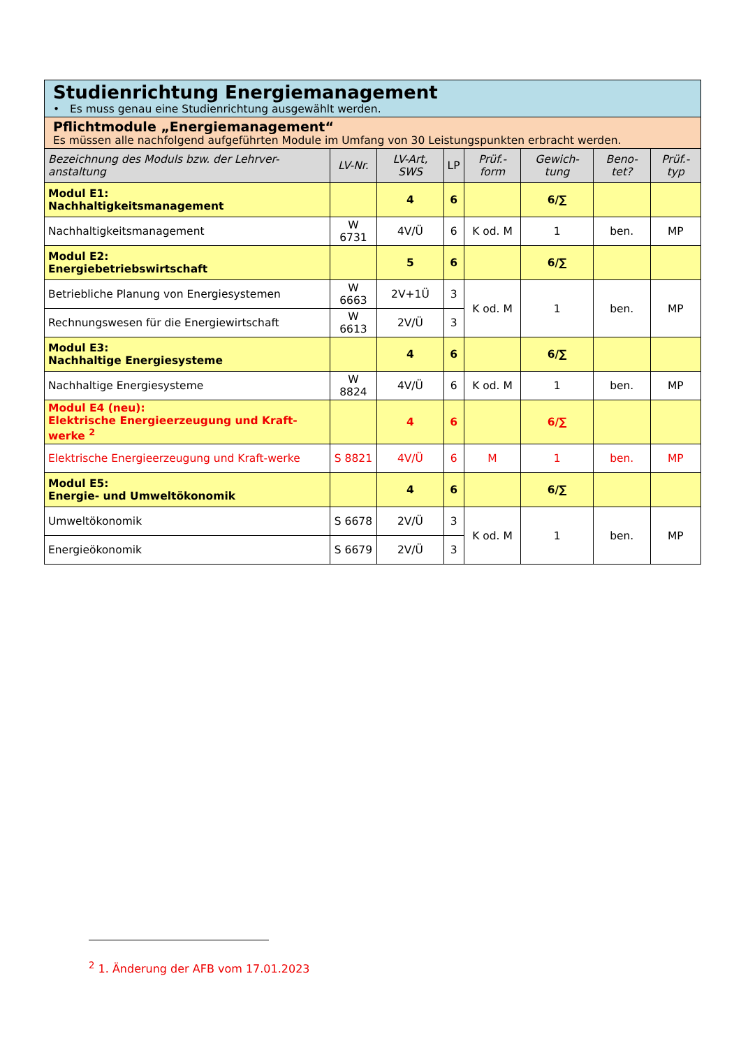| Studienrichtung Energiemanagement • Es muss genau eine Studienrichtung ausgewählt werden. | | | | | | | |
| Pflichtmodule „Energiemanagement“ Es müssen alle nachfolgend aufgeführten Module im Umfang von 30 Leistungspunkten erbracht werden. | | | | | | | |
| Bezeichnung des Moduls bzw. der Lehrver-anstaltung | LV-Nr. | LV-Art, SWS | LP | Prüf.-form | Gewich-tung | Beno-tet? | Prüf.-typ |
| Modul E1: Nachhaltigkeitsmanagement | | 4 | 6 | | 6/∑ | | |
| Nachhaltigkeitsmanagement | W 6731 | 4V/Ü | 6 | K od. M | 1 | ben. | MP |
| Modul E2: Energiebetriebswirtschaft | | 5 | 6 | | 6/∑ | | |
| Betriebliche Planung von Energiesystemen | W 6663 | 2V+1Ü | 3 | K od. M | 1 | ben. | MP |
| Rechnungswesen für die Energiewirtschaft | W 6613 | 2V/Ü | 3 | | | | |
| Modul E3: Nachhaltige Energiesysteme | | 4 | 6 | | 6/∑ | | |
| Nachhaltige Energiesysteme | W 8824 | 4V/Ü | 6 | K od. M | 1 | ben. | MP |
| Modul E4 (neu): Elektrische Energieerzeugung und Kraft-werke <sup>2</sup> | | 4 | 6 | | 6/∑ | | |
| Elektrische Energieerzeugung und Kraft-werke | S 8821 | 4V/Ü | 6 | M | 1 | ben. | MP |
| Modul E5: Energie- und Umweltökonomik | | 4 | 6 | | 6/∑ | | |
| Umweltökonomik | S 6678 | 2V/Ü | 3 | K od. M | 1 | ben. | MP |
| Energieökonomik | S 6679 | 2V/Ü | 3 | | | | |
<sup>2</sup> 1. Änderung der AFB vom 17.01.2023